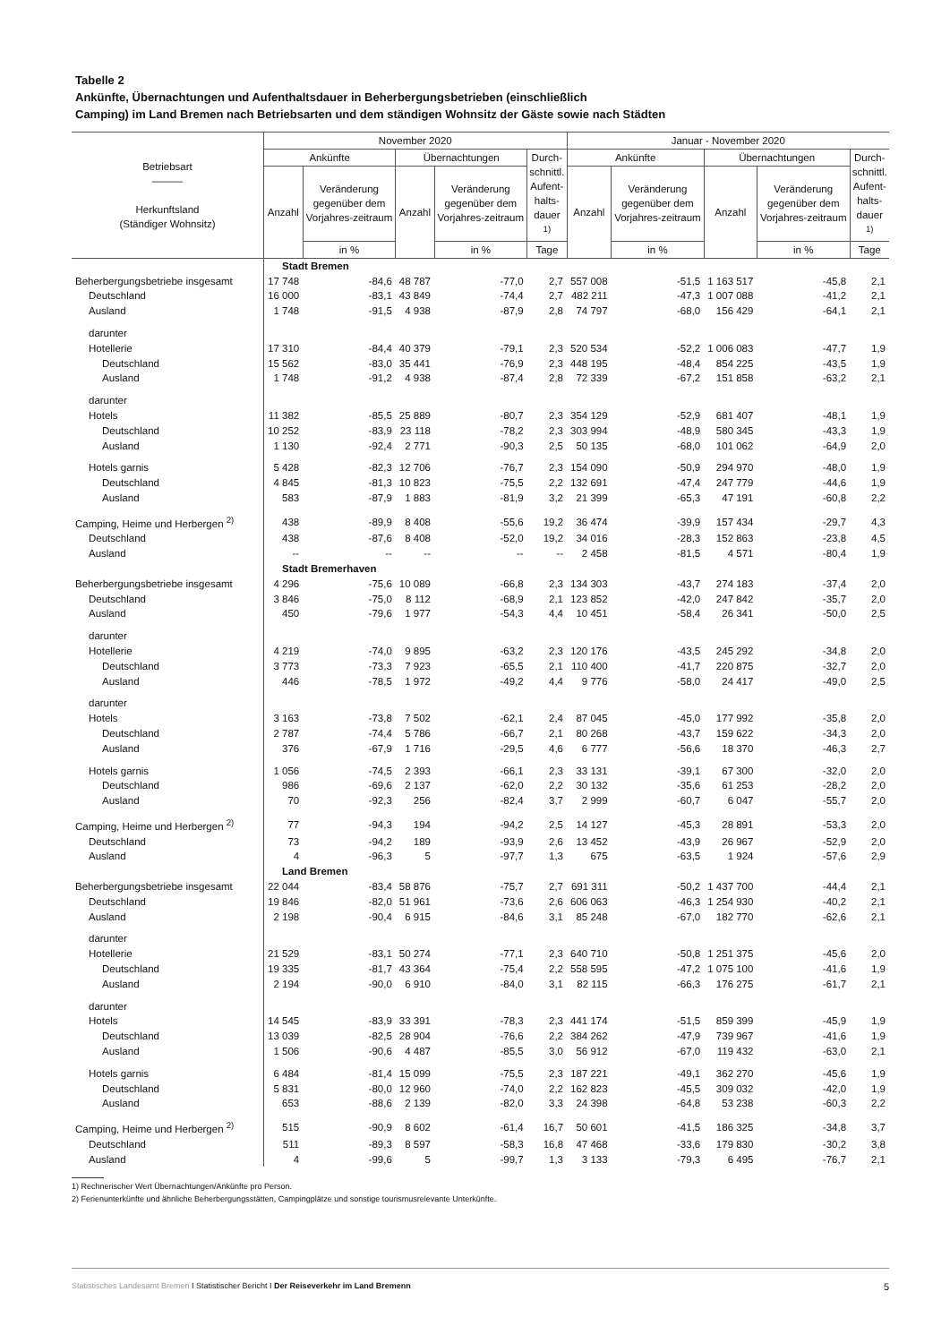Tabelle 2
Ankünfte, Übernachtungen und Aufenthaltsdauer in Beherbergungsbetrieben (einschließlich
Camping) im Land Bremen nach Betriebsarten und dem ständigen Wohnsitz der Gäste sowie nach Städten
| Betriebsart ――― Herkunftsland (Ständiger Wohnsitz) | November 2020 | | | | | Januar - November 2020 | | | | |
| --- | --- | --- | --- | --- | --- | --- | --- | --- | --- | --- |
| | Ankünfte | | Übernachtungen | | Durch- schnittl. Aufent- halts- dauer <sup>1)</sup> | Ankünfte | | Übernachtungen | | Durch- schnittl. Aufent- halts- dauer <sup>1)</sup> |
| | Anzahl | Veränderung gegenüber dem Vorjahres-zeitraum | Anzahl | Veränderung gegenüber dem Vorjahres-zeitraum | | Anzahl | Veränderung gegenüber dem Vorjahres-zeitraum | Anzahl | Veränderung gegenüber dem Vorjahres-zeitraum | |
| | | in % | | in % | Tage | | in % | | in % | Tage |
| | Stadt Bremen | | | | | | | | | |
| Beherbergungsbetriebe insgesamt | 17 748 | -84,6 | 48 787 | -77,0 | 2,7 | 557 008 | -51,5 | 1 163 517 | -45,8 | 2,1 |
| Deutschland | 16 000 | -83,1 | 43 849 | -74,4 | 2,7 | 482 211 | -47,3 | 1 007 088 | -41,2 | 2,1 |
| Ausland | 1 748 | -91,5 | 4 938 | -87,9 | 2,8 | 74 797 | -68,0 | 156 429 | -64,1 | 2,1 |
| darunter | | | | | | | | | | |
| Hotellerie | 17 310 | -84,4 | 40 379 | -79,1 | 2,3 | 520 534 | -52,2 | 1 006 083 | -47,7 | 1,9 |
| Deutschland | 15 562 | -83,0 | 35 441 | -76,9 | 2,3 | 448 195 | -48,4 | 854 225 | -43,5 | 1,9 |
| Ausland | 1 748 | -91,2 | 4 938 | -87,4 | 2,8 | 72 339 | -67,2 | 151 858 | -63,2 | 2,1 |
| darunter | | | | | | | | | | |
| Hotels | 11 382 | -85,5 | 25 889 | -80,7 | 2,3 | 354 129 | -52,9 | 681 407 | -48,1 | 1,9 |
| Deutschland | 10 252 | -83,9 | 23 118 | -78,2 | 2,3 | 303 994 | -48,9 | 580 345 | -43,3 | 1,9 |
| Ausland | 1 130 | -92,4 | 2 771 | -90,3 | 2,5 | 50 135 | -68,0 | 101 062 | -64,9 | 2,0 |
| Hotels garnis | 5 428 | -82,3 | 12 706 | -76,7 | 2,3 | 154 090 | -50,9 | 294 970 | -48,0 | 1,9 |
| Deutschland | 4 845 | -81,3 | 10 823 | -75,5 | 2,2 | 132 691 | -47,4 | 247 779 | -44,6 | 1,9 |
| Ausland | 583 | -87,9 | 1 883 | -81,9 | 3,2 | 21 399 | -65,3 | 47 191 | -60,8 | 2,2 |
| Camping, Heime und Herbergen <sup>2)</sup> | 438 | -89,9 | 8 408 | -55,6 | 19,2 | 36 474 | -39,9 | 157 434 | -29,7 | 4,3 |
| Deutschland | 438 | -87,6 | 8 408 | -52,0 | 19,2 | 34 016 | -28,3 | 152 863 | -23,8 | 4,5 |
| Ausland | -- | -- | -- | -- | -- | 2 458 | -81,5 | 4 571 | -80,4 | 1,9 |
| | Stadt Bremerhaven | | | | | | | | | |
| Beherbergungsbetriebe insgesamt | 4 296 | -75,6 | 10 089 | -66,8 | 2,3 | 134 303 | -43,7 | 274 183 | -37,4 | 2,0 |
| Deutschland | 3 846 | -75,0 | 8 112 | -68,9 | 2,1 | 123 852 | -42,0 | 247 842 | -35,7 | 2,0 |
| Ausland | 450 | -79,6 | 1 977 | -54,3 | 4,4 | 10 451 | -58,4 | 26 341 | -50,0 | 2,5 |
| darunter | | | | | | | | | | |
| Hotellerie | 4 219 | -74,0 | 9 895 | -63,2 | 2,3 | 120 176 | -43,5 | 245 292 | -34,8 | 2,0 |
| Deutschland | 3 773 | -73,3 | 7 923 | -65,5 | 2,1 | 110 400 | -41,7 | 220 875 | -32,7 | 2,0 |
| Ausland | 446 | -78,5 | 1 972 | -49,2 | 4,4 | 9 776 | -58,0 | 24 417 | -49,0 | 2,5 |
| darunter | | | | | | | | | | |
| Hotels | 3 163 | -73,8 | 7 502 | -62,1 | 2,4 | 87 045 | -45,0 | 177 992 | -35,8 | 2,0 |
| Deutschland | 2 787 | -74,4 | 5 786 | -66,7 | 2,1 | 80 268 | -43,7 | 159 622 | -34,3 | 2,0 |
| Ausland | 376 | -67,9 | 1 716 | -29,5 | 4,6 | 6 777 | -56,6 | 18 370 | -46,3 | 2,7 |
| Hotels garnis | 1 056 | -74,5 | 2 393 | -66,1 | 2,3 | 33 131 | -39,1 | 67 300 | -32,0 | 2,0 |
| Deutschland | 986 | -69,6 | 2 137 | -62,0 | 2,2 | 30 132 | -35,6 | 61 253 | -28,2 | 2,0 |
| Ausland | 70 | -92,3 | 256 | -82,4 | 3,7 | 2 999 | -60,7 | 6 047 | -55,7 | 2,0 |
| Camping, Heime und Herbergen <sup>2)</sup> | 77 | -94,3 | 194 | -94,2 | 2,5 | 14 127 | -45,3 | 28 891 | -53,3 | 2,0 |
| Deutschland | 73 | -94,2 | 189 | -93,9 | 2,6 | 13 452 | -43,9 | 26 967 | -52,9 | 2,0 |
| Ausland | 4 | -96,3 | 5 | -97,7 | 1,3 | 675 | -63,5 | 1 924 | -57,6 | 2,9 |
| | Land Bremen | | | | | | | | | |
| Beherbergungsbetriebe insgesamt | 22 044 | -83,4 | 58 876 | -75,7 | 2,7 | 691 311 | -50,2 | 1 437 700 | -44,4 | 2,1 |
| Deutschland | 19 846 | -82,0 | 51 961 | -73,6 | 2,6 | 606 063 | -46,3 | 1 254 930 | -40,2 | 2,1 |
| Ausland | 2 198 | -90,4 | 6 915 | -84,6 | 3,1 | 85 248 | -67,0 | 182 770 | -62,6 | 2,1 |
| darunter | | | | | | | | | | |
| Hotellerie | 21 529 | -83,1 | 50 274 | -77,1 | 2,3 | 640 710 | -50,8 | 1 251 375 | -45,6 | 2,0 |
| Deutschland | 19 335 | -81,7 | 43 364 | -75,4 | 2,2 | 558 595 | -47,2 | 1 075 100 | -41,6 | 1,9 |
| Ausland | 2 194 | -90,0 | 6 910 | -84,0 | 3,1 | 82 115 | -66,3 | 176 275 | -61,7 | 2,1 |
| darunter | | | | | | | | | | |
| Hotels | 14 545 | -83,9 | 33 391 | -78,3 | 2,3 | 441 174 | -51,5 | 859 399 | -45,9 | 1,9 |
| Deutschland | 13 039 | -82,5 | 28 904 | -76,6 | 2,2 | 384 262 | -47,9 | 739 967 | -41,6 | 1,9 |
| Ausland | 1 506 | -90,6 | 4 487 | -85,5 | 3,0 | 56 912 | -67,0 | 119 432 | -63,0 | 2,1 |
| Hotels garnis | 6 484 | -81,4 | 15 099 | -75,5 | 2,3 | 187 221 | -49,1 | 362 270 | -45,6 | 1,9 |
| Deutschland | 5 831 | -80,0 | 12 960 | -74,0 | 2,2 | 162 823 | -45,5 | 309 032 | -42,0 | 1,9 |
| Ausland | 653 | -88,6 | 2 139 | -82,0 | 3,3 | 24 398 | -64,8 | 53 238 | -60,3 | 2,2 |
| Camping, Heime und Herbergen <sup>2)</sup> | 515 | -90,9 | 8 602 | -61,4 | 16,7 | 50 601 | -41,5 | 186 325 | -34,8 | 3,7 |
| Deutschland | 511 | -89,3 | 8 597 | -58,3 | 16,8 | 47 468 | -33,6 | 179 830 | -30,2 | 3,8 |
| Ausland | 4 | -99,6 | 5 | -99,7 | 1,3 | 3 133 | -79,3 | 6 495 | -76,7 | 2,1 |
1) Rechnerischer Wert Übernachtungen/Ankünfte pro Person.
2) Ferienunterkünfte und ähnliche Beherbergungsstätten, Campingplätze und sonstige tourismusrelevante Unterkünfte.
Statistisches Landesamt Bremen I Statistischer Bericht I Der Reiseverkehr im Land Bremenn 5